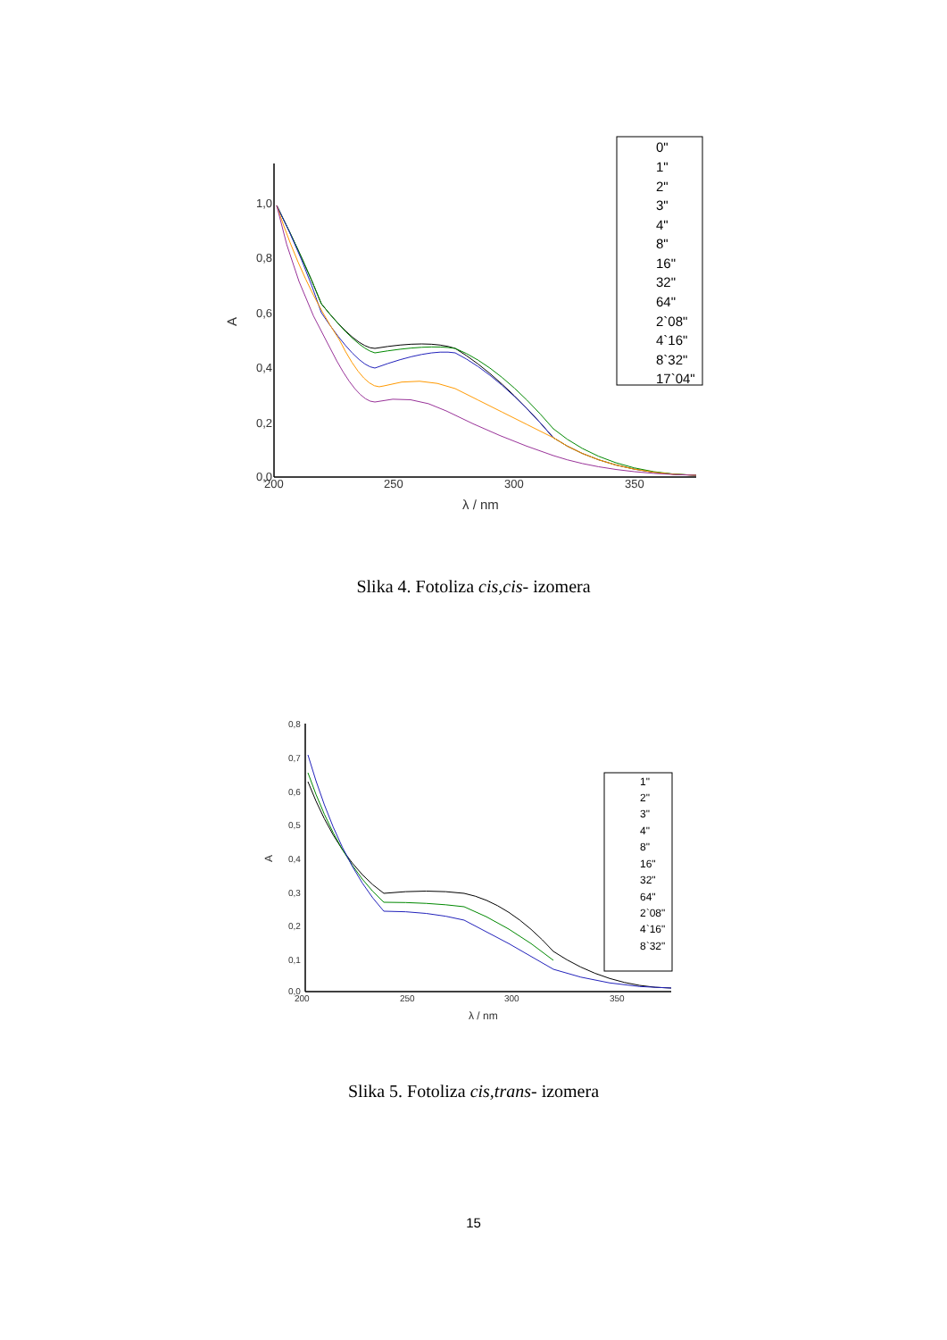1,0
0,8
0,6
0,4
0,2
0,0
200
250
300
350
λ / nm
A
0"
1"
2"
3"
4"
8"
16"
32"
64"
2`08"
4`16"
8`32"
17`04"
Slika 4. Fotoliza cis,cis- izomera
0,8
0,7
0,6
0,5
0,4
0,3
0,2
0,1
0,0
200
250
300
350
λ / nm
A
1"
2"
3"
4"
8"
16"
32"
64"
2`08"
4`16"
8`32"
Slika 5. Fotoliza cis,trans- izomera
15